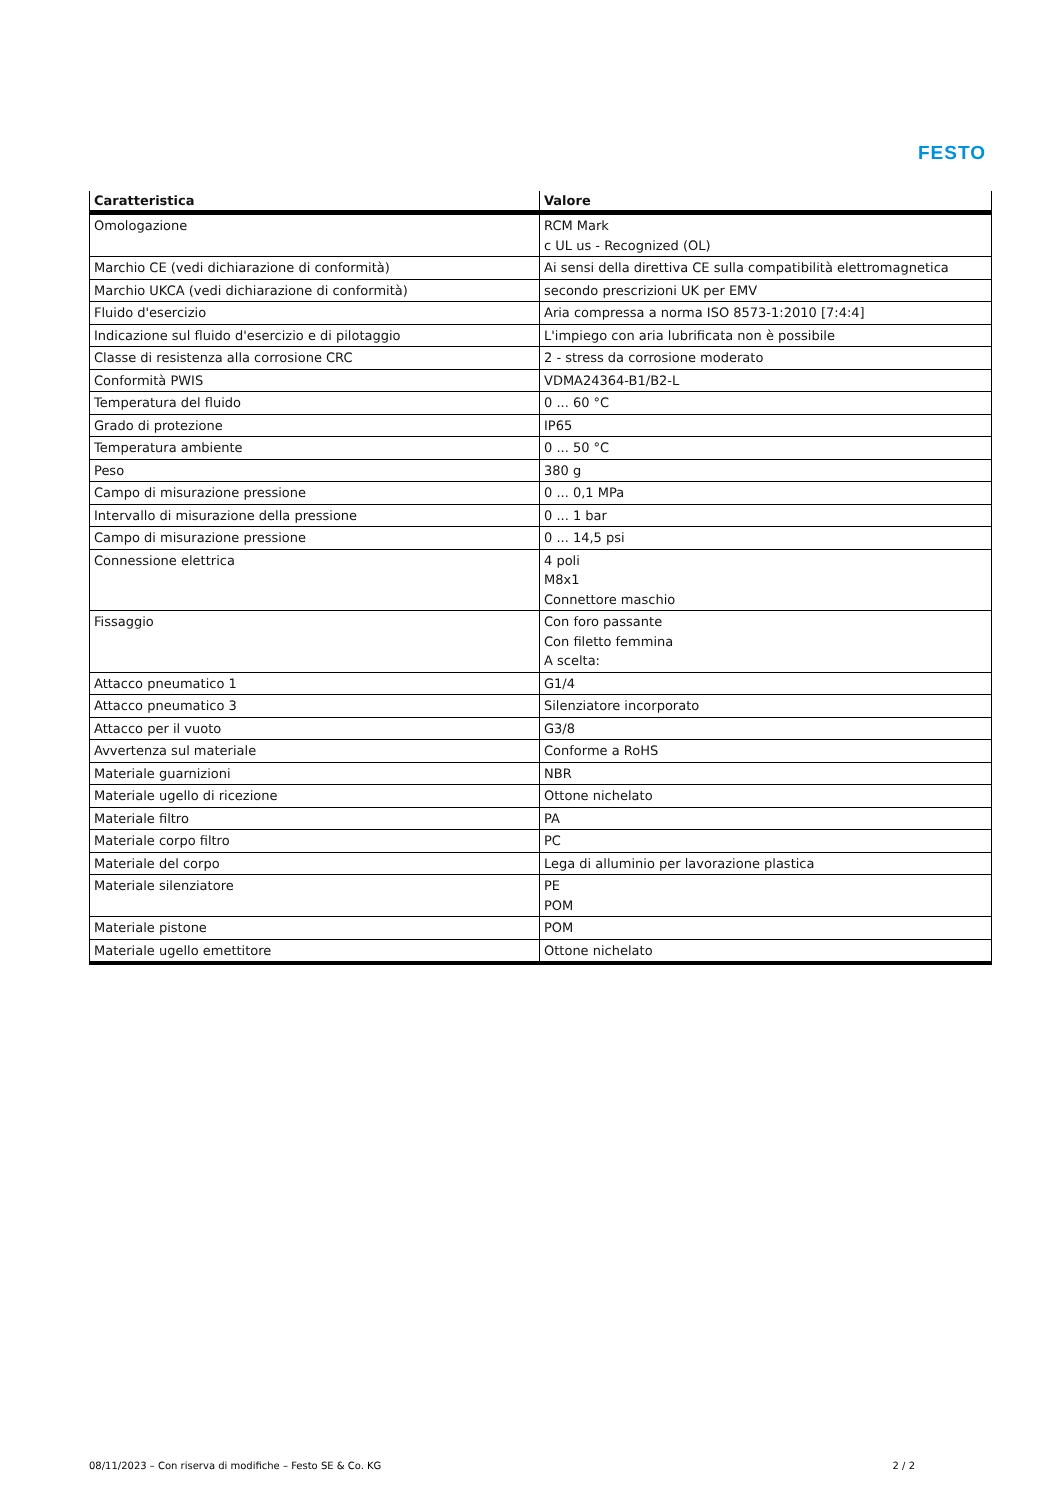FESTO
| Caratteristica | Valore |
| --- | --- |
| Omologazione | RCM Mark c UL us - Recognized (OL) |
| Marchio CE (vedi dichiarazione di conformità) | Ai sensi della direttiva CE sulla compatibilità elettromagnetica |
| Marchio UKCA (vedi dichiarazione di conformità) | secondo prescrizioni UK per EMV |
| Fluido d'esercizio | Aria compressa a norma ISO 8573-1:2010 [7:4:4] |
| Indicazione sul fluido d'esercizio e di pilotaggio | L'impiego con aria lubrificata non è possibile |
| Classe di resistenza alla corrosione CRC | 2 - stress da corrosione moderato |
| Conformità PWIS | VDMA24364-B1/B2-L |
| Temperatura del fluido | 0 ... 60 °C |
| Grado di protezione | IP65 |
| Temperatura ambiente | 0 ... 50 °C |
| Peso | 380 g |
| Campo di misurazione pressione | 0 ... 0,1 MPa |
| Intervallo di misurazione della pressione | 0 ... 1 bar |
| Campo di misurazione pressione | 0 ... 14,5 psi |
| Connessione elettrica | 4 poli M8x1 Connettore maschio |
| Fissaggio | Con foro passante Con filetto femmina A scelta: |
| Attacco pneumatico 1 | G1/4 |
| Attacco pneumatico 3 | Silenziatore incorporato |
| Attacco per il vuoto | G3/8 |
| Avvertenza sul materiale | Conforme a RoHS |
| Materiale guarnizioni | NBR |
| Materiale ugello di ricezione | Ottone nichelato |
| Materiale filtro | PA |
| Materiale corpo filtro | PC |
| Materiale del corpo | Lega di alluminio per lavorazione plastica |
| Materiale silenziatore | PE POM |
| Materiale pistone | POM |
| Materiale ugello emettitore | Ottone nichelato |
08/11/2023 – Con riserva di modifiche – Festo SE & Co. KG 2 / 2